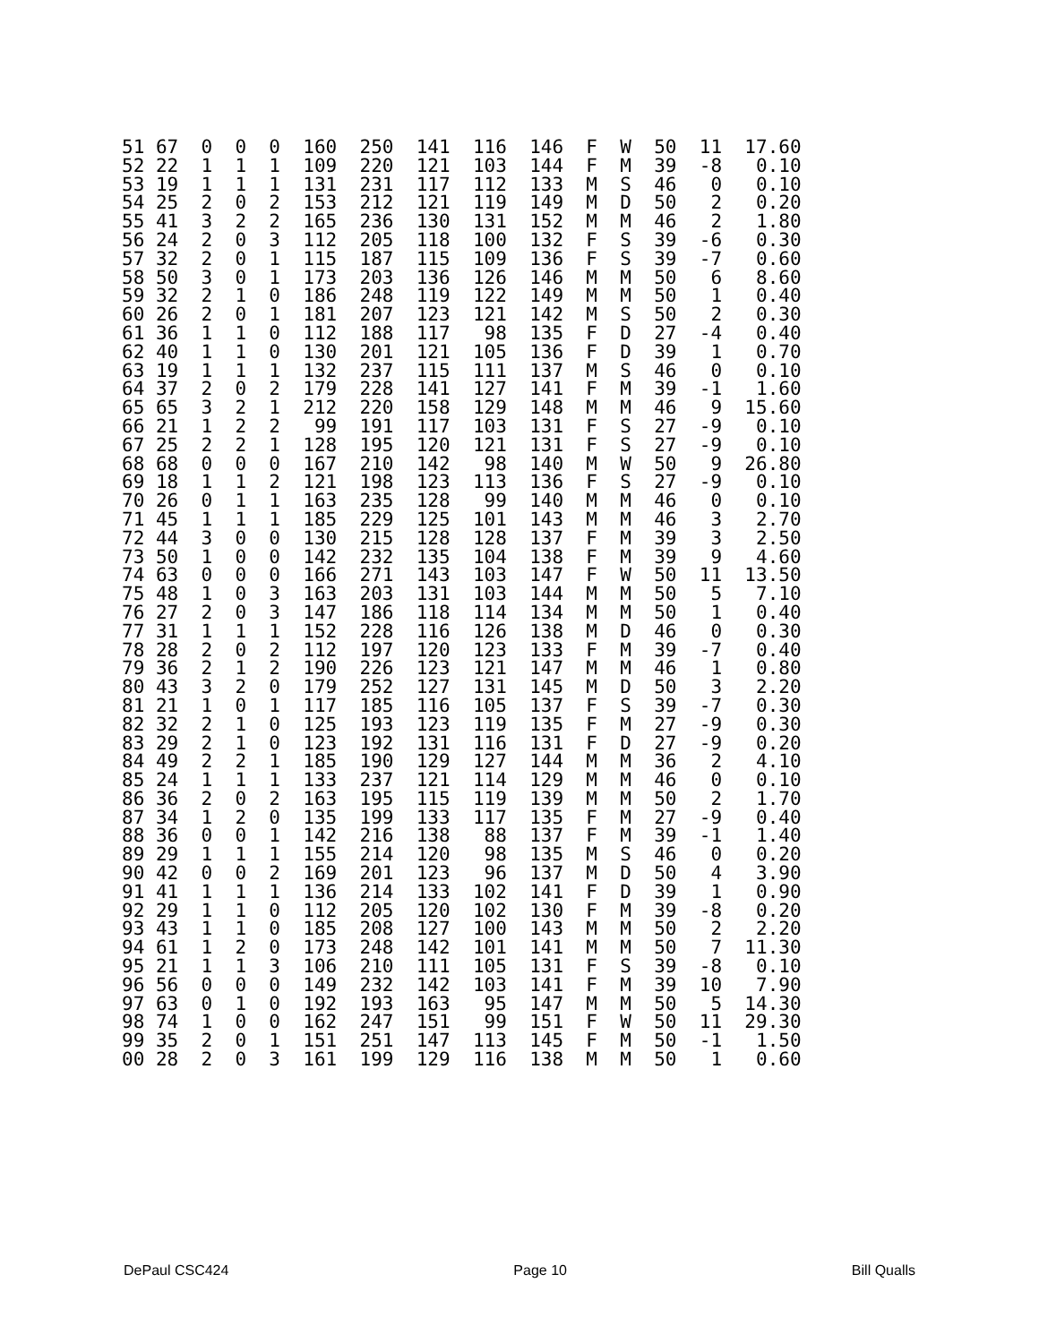| 51 67 0 0 0 160 250 141 116 146 F W 50 11 17.60 |
| 52 22 1 1 1 109 220 121 103 144 F M 39 -8 0.10 |
| 53 19 1 1 1 131 231 117 112 133 M S 46 0 0.10 |
| 54 25 2 0 2 153 212 121 119 149 M D 50 2 0.20 |
| 55 41 3 2 2 165 236 130 131 152 M M 46 2 1.80 |
| 56 24 2 0 3 112 205 118 100 132 F S 39 -6 0.30 |
| 57 32 2 0 1 115 187 115 109 136 F S 39 -7 0.60 |
| 58 50 3 0 1 173 203 136 126 146 M M 50 6 8.60 |
| 59 32 2 1 0 186 248 119 122 149 M M 50 1 0.40 |
| 60 26 2 0 1 181 207 123 121 142 M S 50 2 0.30 |
| 61 36 1 1 0 112 188 117 98 135 F D 27 -4 0.40 |
| 62 40 1 1 0 130 201 121 105 136 F D 39 1 0.70 |
| 63 19 1 1 1 132 237 115 111 137 M S 46 0 0.10 |
| 64 37 2 0 2 179 228 141 127 141 F M 39 -1 1.60 |
| 65 65 3 2 1 212 220 158 129 148 M M 46 9 15.60 |
| 66 21 1 2 2 99 191 117 103 131 F S 27 -9 0.10 |
| 67 25 2 2 1 128 195 120 121 131 F S 27 -9 0.10 |
| 68 68 0 0 0 167 210 142 98 140 M W 50 9 26.80 |
| 69 18 1 1 2 121 198 123 113 136 F S 27 -9 0.10 |
| 70 26 0 1 1 163 235 128 99 140 M M 46 0 0.10 |
| 71 45 1 1 1 185 229 125 101 143 M M 46 3 2.70 |
| 72 44 3 0 0 130 215 128 128 137 F M 39 3 2.50 |
| 73 50 1 0 0 142 232 135 104 138 F M 39 9 4.60 |
| 74 63 0 0 0 166 271 143 103 147 F W 50 11 13.50 |
| 75 48 1 0 3 163 203 131 103 144 M M 50 5 7.10 |
| 76 27 2 0 3 147 186 118 114 134 M M 50 1 0.40 |
| 77 31 1 1 1 152 228 116 126 138 M D 46 0 0.30 |
| 78 28 2 0 2 112 197 120 123 133 F M 39 -7 0.40 |
| 79 36 2 1 2 190 226 123 121 147 M M 46 1 0.80 |
| 80 43 3 2 0 179 252 127 131 145 M D 50 3 2.20 |
| 81 21 1 0 1 117 185 116 105 137 F S 39 -7 0.30 |
| 82 32 2 1 0 125 193 123 119 135 F M 27 -9 0.30 |
| 83 29 2 1 0 123 192 131 116 131 F D 27 -9 0.20 |
| 84 49 2 2 1 185 190 129 127 144 M M 36 2 4.10 |
| 85 24 1 1 1 133 237 121 114 129 M M 46 0 0.10 |
| 86 36 2 0 2 163 195 115 119 139 M M 50 2 1.70 |
| 87 34 1 2 0 135 199 133 117 135 F M 27 -9 0.40 |
| 88 36 0 0 1 142 216 138 88 137 F M 39 -1 1.40 |
| 89 29 1 1 1 155 214 120 98 135 M S 46 0 0.20 |
| 90 42 0 0 2 169 201 123 96 137 M D 50 4 3.90 |
| 91 41 1 1 1 136 214 133 102 141 F D 39 1 0.90 |
| 92 29 1 1 0 112 205 120 102 130 F M 39 -8 0.20 |
| 93 43 1 1 0 185 208 127 100 143 M M 50 2 2.20 |
| 94 61 1 2 0 173 248 142 101 141 M M 50 7 11.30 |
| 95 21 1 1 3 106 210 111 105 131 F S 39 -8 0.10 |
| 96 56 0 0 0 149 232 142 103 141 F M 39 10 7.90 |
| 97 63 0 1 0 192 193 163 95 147 M M 50 5 14.30 |
| 98 74 1 0 0 162 247 151 99 151 F W 50 11 29.30 |
| 99 35 2 0 1 151 251 147 113 145 F M 50 -1 1.50 |
| 00 28 2 0 3 161 199 129 116 138 M M 50 1 0.60 |
DePaul CSC424 Page 10 Bill Qualls